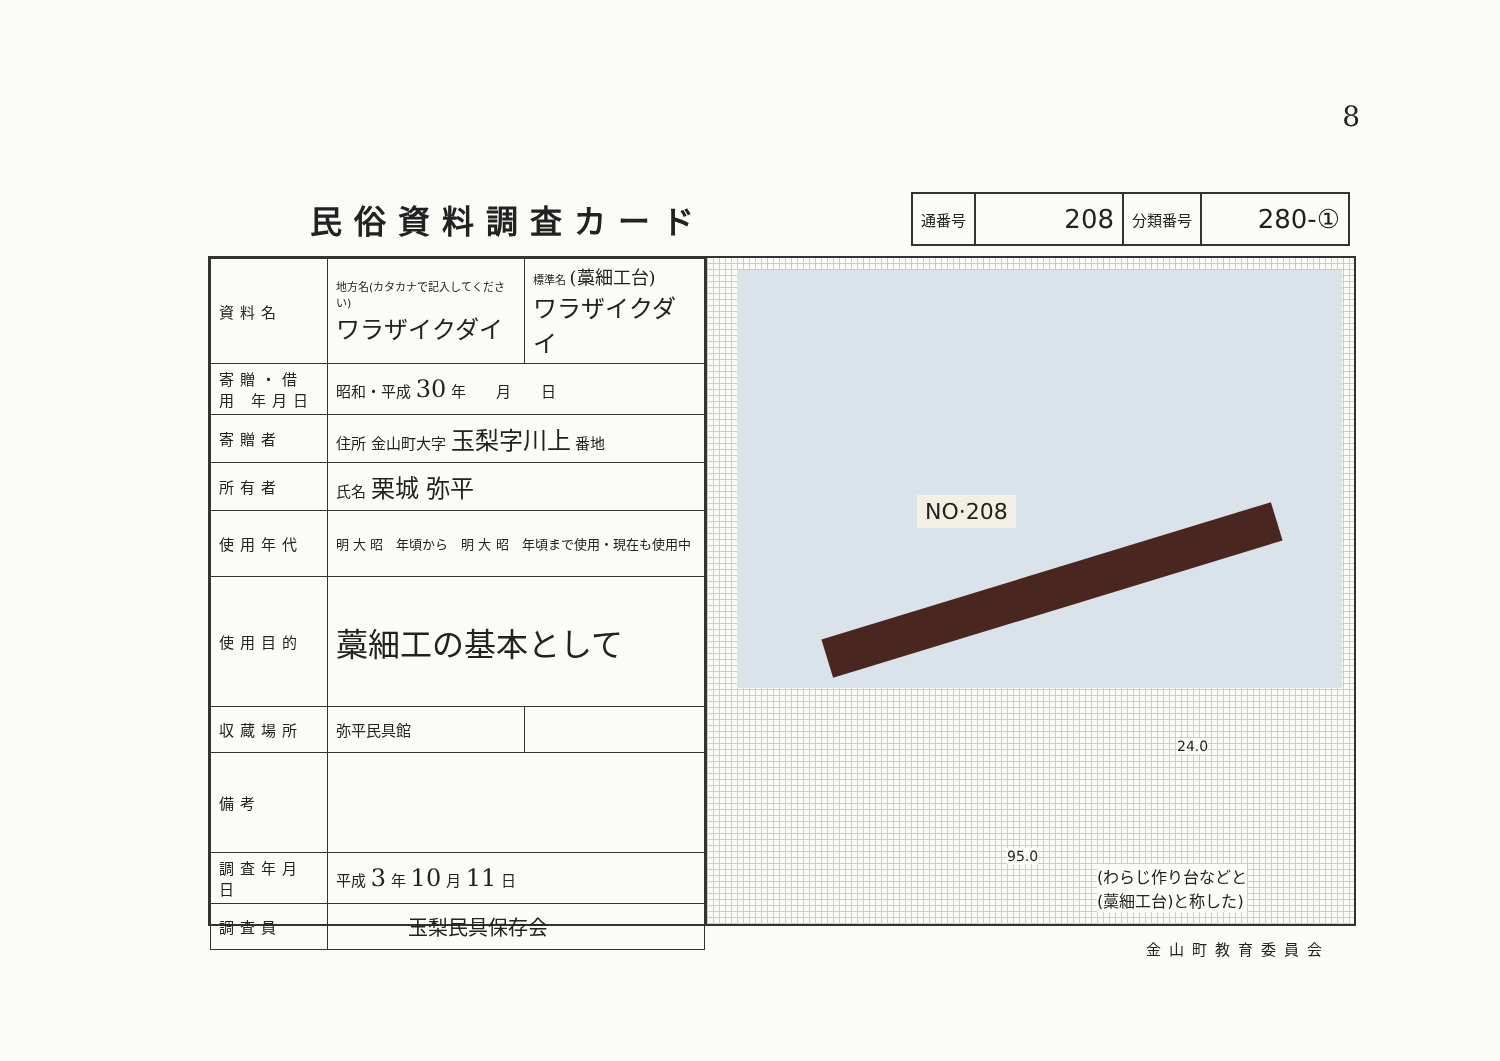8
民俗資料調査カード
| 通番号 | 208 | 分類番号 | 280-① |
| 資料名 | 地方名(カタカナで記入してください) ワラザイクダイ | 標準名 (藁細工台) ワラザイクダイ |
| 寄贈・借用 年月日 | 昭和・平成 30 年 月 日 | |
| 寄贈者 | 住所 金山町大字 玉梨字川上 番地 | |
| 所有者 | 氏名 栗城 弥平 | |
| 使用年代 | 明 大 昭 年頃から 明 大 昭 年頃まで使用・現在も使用中 | |
| 使用目的 | 藁細工の基本として | |
| 収蔵場所 | 弥平民具館 | |
| 備考 | | |
| 調査年月日 | 平成 3 年 10 月 11 日 | |
| 調査員 | 玉梨民具保存会 | |
NO·208
24.0
95.0
(わらじ作り台などと
(藁細工台)と称した)
金山町教育委員会